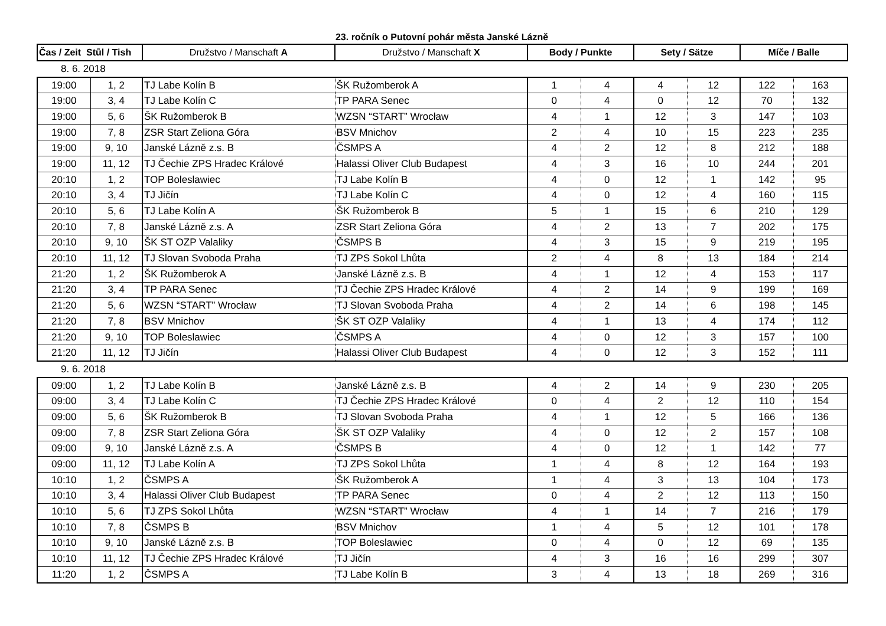23. ročník o Putovní pohár města Janské Lázně
| Čas / Zeit Stůl / Tish | | Družstvo / Manschaft A | Družstvo / Manschaft X | Body / Punkte | | Sety / Sätze | | Míče / Balle | |
| --- | --- | --- | --- | --- | --- | --- | --- | --- | --- |
| 8. 6. 2018 | | | | | | | | | |
| 19:00 | 1, 2 | TJ Labe Kolín B | ŠK Ružomberok A | 1 | 4 | 4 | 12 | 122 | 163 |
| 19:00 | 3, 4 | TJ Labe Kolín C | TP PARA Senec | 0 | 4 | 0 | 12 | 70 | 132 |
| 19:00 | 5, 6 | ŠK Ružomberok B | WZSN “START” Wrocław | 4 | 1 | 12 | 3 | 147 | 103 |
| 19:00 | 7, 8 | ZSR Start Zeliona Góra | BSV Mnichov | 2 | 4 | 10 | 15 | 223 | 235 |
| 19:00 | 9, 10 | Janské Lázně z.s. B | ČSMPS A | 4 | 2 | 12 | 8 | 212 | 188 |
| 19:00 | 11, 12 | TJ Čechie ZPS Hradec Králové | Halassi Oliver Club Budapest | 4 | 3 | 16 | 10 | 244 | 201 |
| 20:10 | 1, 2 | TOP Boleslawiec | TJ Labe Kolín B | 4 | 0 | 12 | 1 | 142 | 95 |
| 20:10 | 3, 4 | TJ Jičín | TJ Labe Kolín C | 4 | 0 | 12 | 4 | 160 | 115 |
| 20:10 | 5, 6 | TJ Labe Kolín A | ŠK Ružomberok B | 5 | 1 | 15 | 6 | 210 | 129 |
| 20:10 | 7, 8 | Janské Lázně z.s. A | ZSR Start Zeliona Góra | 4 | 2 | 13 | 7 | 202 | 175 |
| 20:10 | 9, 10 | ŠK ST OZP Valaliky | ČSMPS B | 4 | 3 | 15 | 9 | 219 | 195 |
| 20:10 | 11, 12 | TJ Slovan Svoboda Praha | TJ ZPS Sokol Lhůta | 2 | 4 | 8 | 13 | 184 | 214 |
| 21:20 | 1, 2 | ŠK Ružomberok A | Janské Lázně z.s. B | 4 | 1 | 12 | 4 | 153 | 117 |
| 21:20 | 3, 4 | TP PARA Senec | TJ Čechie ZPS Hradec Králové | 4 | 2 | 14 | 9 | 199 | 169 |
| 21:20 | 5, 6 | WZSN “START” Wrocław | TJ Slovan Svoboda Praha | 4 | 2 | 14 | 6 | 198 | 145 |
| 21:20 | 7, 8 | BSV Mnichov | ŠK ST OZP Valaliky | 4 | 1 | 13 | 4 | 174 | 112 |
| 21:20 | 9, 10 | TOP Boleslawiec | ČSMPS A | 4 | 0 | 12 | 3 | 157 | 100 |
| 21:20 | 11, 12 | TJ Jičín | Halassi Oliver Club Budapest | 4 | 0 | 12 | 3 | 152 | 111 |
| 9. 6. 2018 | | | | | | | | | |
| 09:00 | 1, 2 | TJ Labe Kolín B | Janské Lázně z.s. B | 4 | 2 | 14 | 9 | 230 | 205 |
| 09:00 | 3, 4 | TJ Labe Kolín C | TJ Čechie ZPS Hradec Králové | 0 | 4 | 2 | 12 | 110 | 154 |
| 09:00 | 5, 6 | ŠK Ružomberok B | TJ Slovan Svoboda Praha | 4 | 1 | 12 | 5 | 166 | 136 |
| 09:00 | 7, 8 | ZSR Start Zeliona Góra | ŠK ST OZP Valaliky | 4 | 0 | 12 | 2 | 157 | 108 |
| 09:00 | 9, 10 | Janské Lázně z.s. A | ČSMPS B | 4 | 0 | 12 | 1 | 142 | 77 |
| 09:00 | 11, 12 | TJ Labe Kolín A | TJ ZPS Sokol Lhůta | 1 | 4 | 8 | 12 | 164 | 193 |
| 10:10 | 1, 2 | ČSMPS A | ŠK Ružomberok A | 1 | 4 | 3 | 13 | 104 | 173 |
| 10:10 | 3, 4 | Halassi Oliver Club Budapest | TP PARA Senec | 0 | 4 | 2 | 12 | 113 | 150 |
| 10:10 | 5, 6 | TJ ZPS Sokol Lhůta | WZSN “START” Wrocław | 4 | 1 | 14 | 7 | 216 | 179 |
| 10:10 | 7, 8 | ČSMPS B | BSV Mnichov | 1 | 4 | 5 | 12 | 101 | 178 |
| 10:10 | 9, 10 | Janské Lázně z.s. B | TOP Boleslawiec | 0 | 4 | 0 | 12 | 69 | 135 |
| 10:10 | 11, 12 | TJ Čechie ZPS Hradec Králové | TJ Jičín | 4 | 3 | 16 | 16 | 299 | 307 |
| 11:20 | 1, 2 | ČSMPS A | TJ Labe Kolín B | 3 | 4 | 13 | 18 | 269 | 316 |